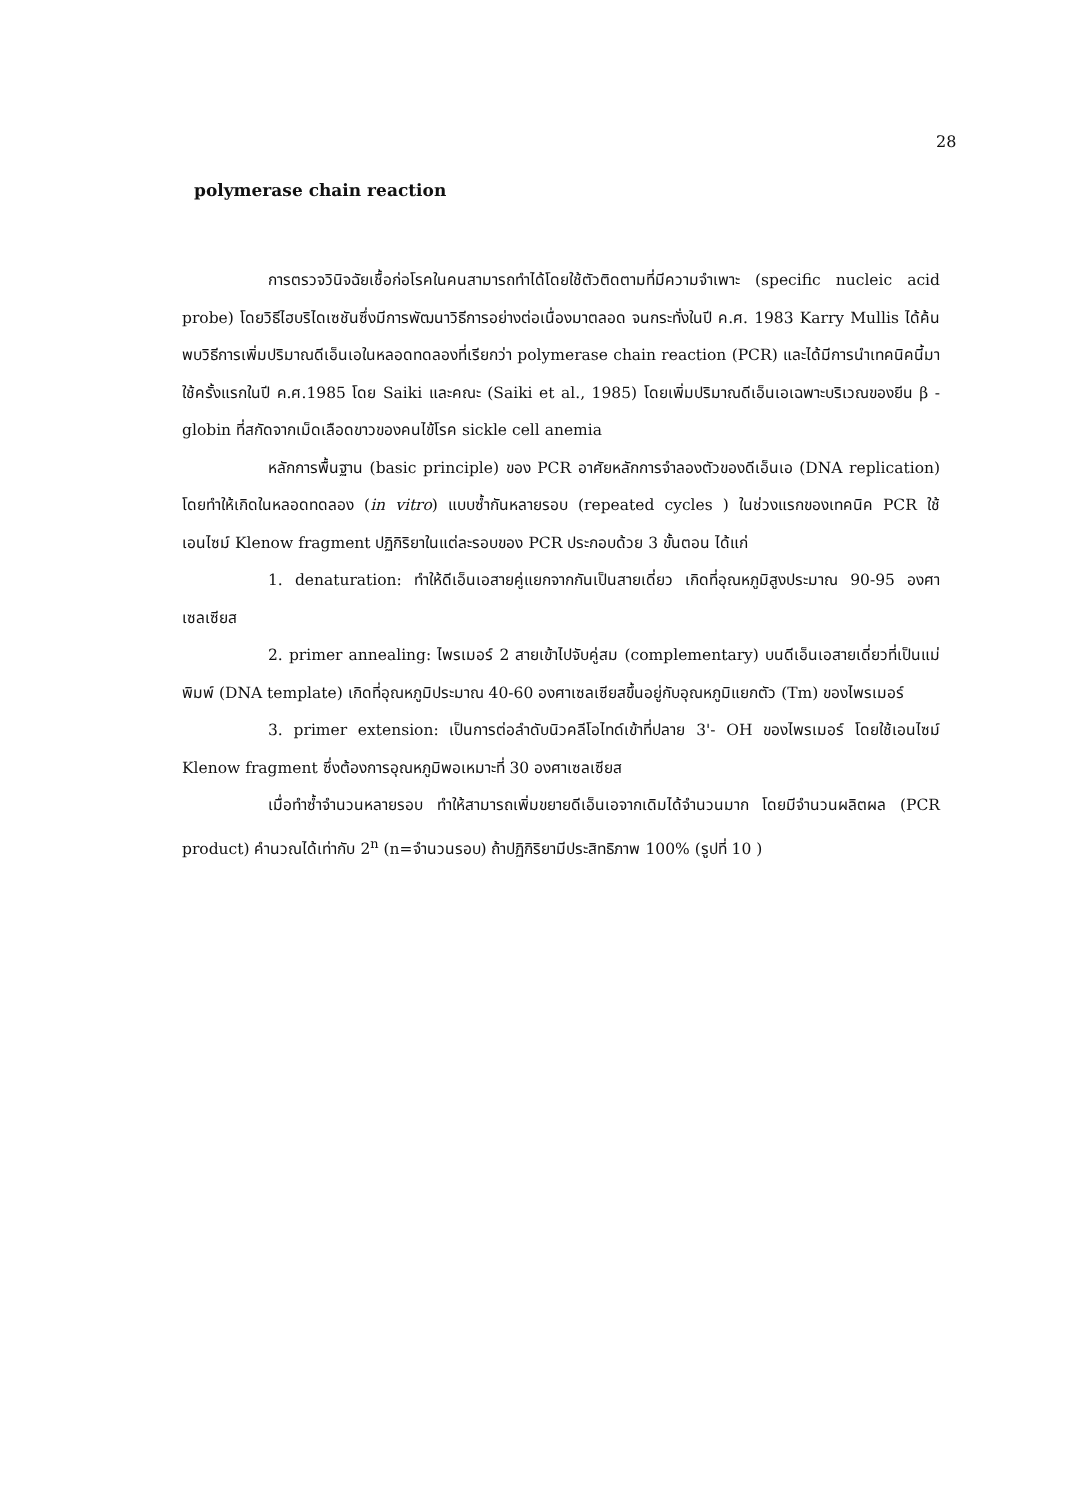28
polymerase chain reaction
การตรวจวินิจฉัยเชื้อก่อโรคในคนสามารถทำได้โดยใช้ตัวติดตามที่มีความจำเพาะ (specific nucleic acid probe) โดยวิธีไฮบริไดเซชันซึ่งมีการพัฒนาวิธีการอย่างต่อเนื่องมาตลอด จนกระทั่งในปี ค.ศ. 1983 Karry Mullis ได้ค้นพบวิธีการเพิ่มปริมาณดีเอ็นเอในหลอดทดลองที่เรียกว่า polymerase chain reaction (PCR) และได้มีการนำเทคนิคนี้มาใช้ครั้งแรกในปี ค.ศ.1985 โดย Saiki และคณะ (Saiki et al., 1985) โดยเพิ่มปริมาณดีเอ็นเอเฉพาะบริเวณของยีน β -globin ที่สกัดจากเม็ดเลือดขาวของคนไข้โรค sickle cell anemia
หลักการพื้นฐาน (basic principle) ของ PCR อาศัยหลักการจำลองตัวของดีเอ็นเอ (DNA replication) โดยทำให้เกิดในหลอดทดลอง (in vitro) แบบซ้ำกันหลายรอบ (repeated cycles ) ในช่วงแรกของเทคนิค PCR ใช้เอนไซม์ Klenow fragment ปฏิกิริยาในแต่ละรอบของ PCR ประกอบด้วย 3 ขั้นตอน ได้แก่
1. denaturation: ทำให้ดีเอ็นเอสายคู่แยกจากกันเป็นสายเดี่ยว เกิดที่อุณหภูมิสูงประมาณ 90-95 องศาเซลเซียส
2. primer annealing: ไพรเมอร์ 2 สายเข้าไปจับคู่สม (complementary) บนดีเอ็นเอสายเดี่ยวที่เป็นแม่พิมพ์ (DNA template) เกิดที่อุณหภูมิประมาณ 40-60 องศาเซลเซียสขึ้นอยู่กับอุณหภูมิแยกตัว (Tm) ของไพรเมอร์
3. primer extension: เป็นการต่อลำดับนิวคลีโอไทด์เข้าที่ปลาย 3'- OH ของไพรเมอร์ โดยใช้เอนไซม์ Klenow fragment ซึ่งต้องการอุณหภูมิพอเหมาะที่ 30 องศาเซลเซียส
เมื่อทำซ้ำจำนวนหลายรอบ ทำให้สามารถเพิ่มขยายดีเอ็นเอจากเดิมได้จำนวนมาก โดยมีจำนวนผลิตผล (PCR product) คำนวณได้เท่ากับ 2<sup>n</sup> (n=จำนวนรอบ) ถ้าปฏิกิริยามีประสิทธิภาพ 100% (รูปที่ 10 )